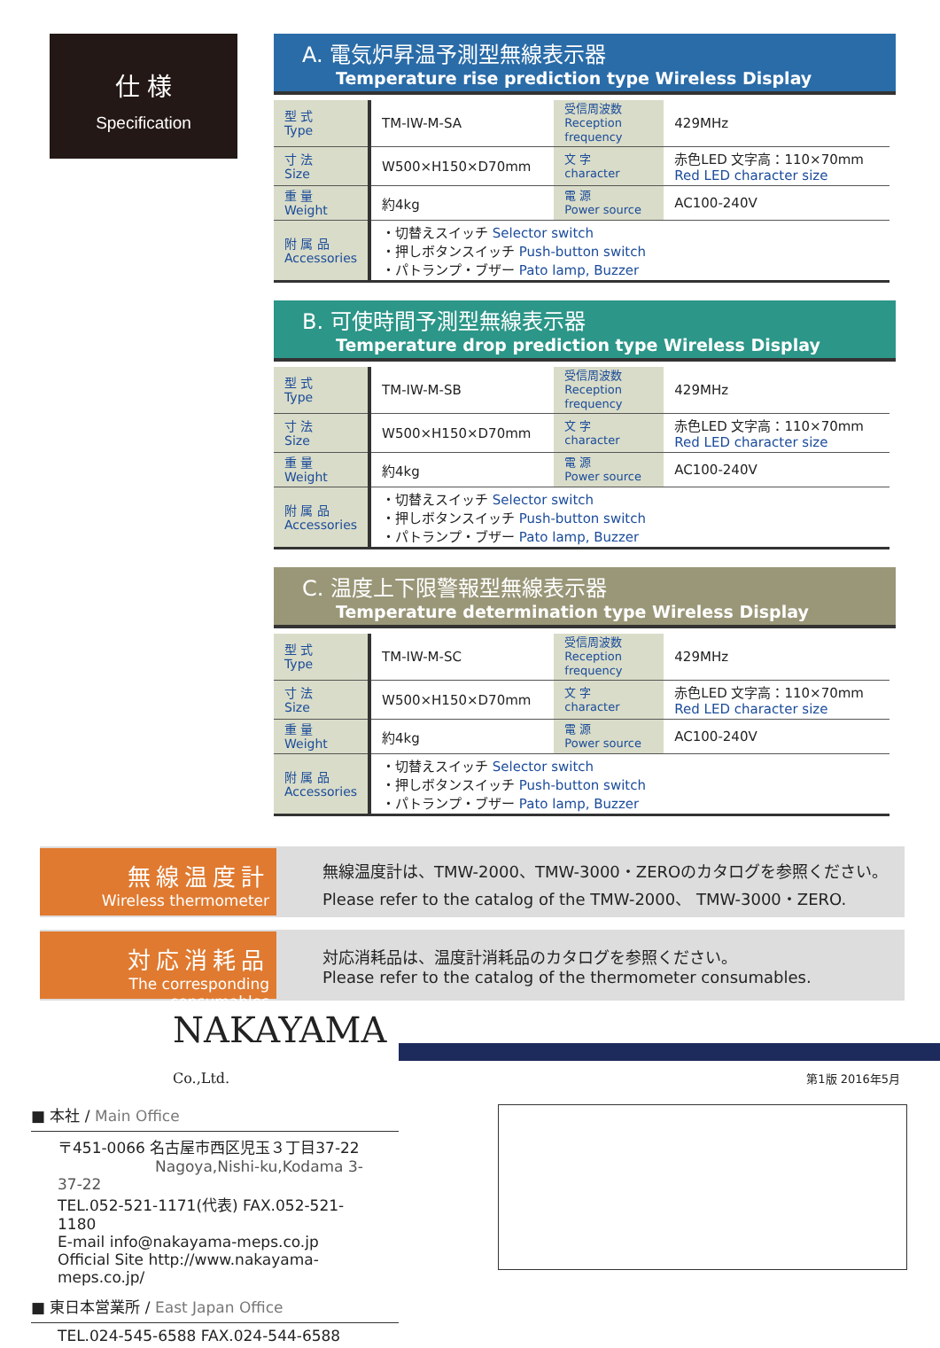仕 様
Specification
A. 電気炉昇温予測型無線表示器
Temperature rise prediction type Wireless Display
| 型 式 Type | TM-IW-M-SA | 受信周波数 Reception frequency | 429MHz |
| 寸 法 Size | W500×H150×D70mm | 文 字 character | 赤色LED 文字高：110×70mm Red LED character size |
| 重 量 Weight | 約4kg | 電 源 Power source | AC100-240V |
| 附 属 品 Accessories | ・切替えスイッチ Selector switch ・押しボタンスイッチ Push-button switch ・パトランプ・ブザー Pato lamp, Buzzer | | |
B. 可使時間予測型無線表示器
Temperature drop prediction type Wireless Display
| 型 式 Type | TM-IW-M-SB | 受信周波数 Reception frequency | 429MHz |
| 寸 法 Size | W500×H150×D70mm | 文 字 character | 赤色LED 文字高：110×70mm Red LED character size |
| 重 量 Weight | 約4kg | 電 源 Power source | AC100-240V |
| 附 属 品 Accessories | ・切替えスイッチ Selector switch ・押しボタンスイッチ Push-button switch ・パトランプ・ブザー Pato lamp, Buzzer | | |
C. 温度上下限警報型無線表示器
Temperature determination type Wireless Display
| 型 式 Type | TM-IW-M-SC | 受信周波数 Reception frequency | 429MHz |
| 寸 法 Size | W500×H150×D70mm | 文 字 character | 赤色LED 文字高：110×70mm Red LED character size |
| 重 量 Weight | 約4kg | 電 源 Power source | AC100-240V |
| 附 属 品 Accessories | ・切替えスイッチ Selector switch ・押しボタンスイッチ Push-button switch ・パトランプ・ブザー Pato lamp, Buzzer | | |
無線温度計
Wireless thermometer
無線温度計は、TMW-2000、TMW-3000・ZEROのカタログを参照ください。
Please refer to the catalog of the TMW-2000、 TMW-3000・ZERO.
対応消耗品
The corresponding consumables
対応消耗品は、温度計消耗品のカタログを参照ください。
Please refer to the catalog of the thermometer consumables.
NAKAYAMA Co.,Ltd.
■ 本社 / Main Office
〒451-0066 名古屋市西区児玉３丁目37-22
Nagoya,Nishi-ku,Kodama 3-37-22
TEL.052-521-1171(代表) FAX.052-521-1180
E-mail info@nakayama-meps.co.jp
Official Site http://www.nakayama-meps.co.jp/
■ 東日本営業所 / East Japan Office
TEL.024-545-6588 FAX.024-544-6588
第1版 2016年5月